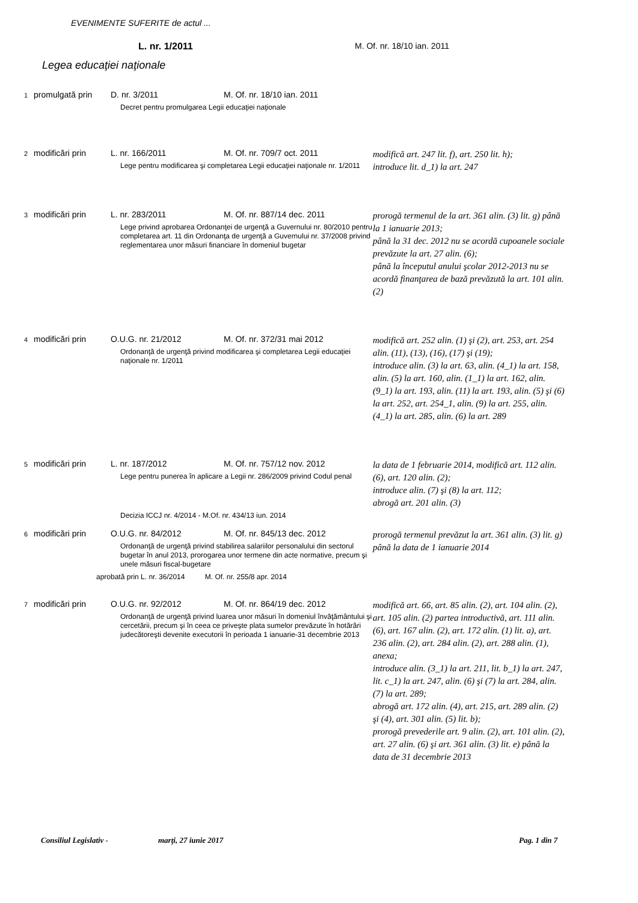EVENIMENTE SUFERITE de actul ...
L. nr. 1/2011 M. Of. nr. 18/10 ian. 2011
Legea educaţiei naţionale
| 1 | promulgată prin | D. nr. 3/2011 M. Of. nr. 18/10 ian. 2011 Decret pentru promulgarea Legii educaţiei naţionale | |
| 2 | modificări prin | L. nr. 166/2011 M. Of. nr. 709/7 oct. 2011 Lege pentru modificarea şi completarea Legii educaţiei naţionale nr. 1/2011 | modifică art. 247 lit. f), art. 250 lit. h); introduce lit. d_1) la art. 247 |
| 3 | modificări prin | L. nr. 283/2011 M. Of. nr. 887/14 dec. 2011 Lege privind aprobarea Ordonanţei de urgenţă a Guvernului nr. 80/2010 pentru completarea art. 11 din Ordonanţa de urgenţă a Guvernului nr. 37/2008 privind reglementarea unor măsuri financiare în domeniul bugetar | prorogă termenul de la art. 361 alin. (3) lit. g) până la 1 ianuarie 2013; până la 31 dec. 2012 nu se acordă cupoanele sociale prevăzute la art. 27 alin. (6); până la începutul anului şcolar 2012-2013 nu se acordă finanţarea de bază prevăzută la art. 101 alin. (2) |
| 4 | modificări prin | O.U.G. nr. 21/2012 M. Of. nr. 372/31 mai 2012 Ordonanţă de urgenţă privind modificarea şi completarea Legii educaţiei naţionale nr. 1/2011 | modifică art. 252 alin. (1) şi (2), art. 253, art. 254 alin. (11), (13), (16), (17) şi (19); introduce alin. (3) la art. 63, alin. (4_1) la art. 158, alin. (5) la art. 160, alin. (1_1) la art. 162, alin. (9_1) la art. 193, alin. (11) la art. 193, alin. (5) şi (6) la art. 252, art. 254_1, alin. (9) la art. 255, alin. (4_1) la art. 285, alin. (6) la art. 289 |
| 5 | modificări prin | L. nr. 187/2012 M. Of. nr. 757/12 nov. 2012 Lege pentru punerea în aplicare a Legii nr. 286/2009 privind Codul penal Decizia ICCJ nr. 4/2014 - M.Of. nr. 434/13 iun. 2014 | la data de 1 februarie 2014, modifică art. 112 alin. (6), art. 120 alin. (2); introduce alin. (7) şi (8) la art. 112; abrogă art. 201 alin. (3) |
| 6 | modificări prin | O.U.G. nr. 84/2012 M. Of. nr. 845/13 dec. 2012 Ordonanţă de urgenţă privind stabilirea salariilor personalului din sectorul bugetar în anul 2013, prorogarea unor termene din acte normative, precum şi unele măsuri fiscal-bugetare aprobată prin L. nr. 36/2014 M. Of. nr. 255/8 apr. 2014 | prorogă termenul prevăzut la art. 361 alin. (3) lit. g) până la data de 1 ianuarie 2014 |
| 7 | modificări prin | O.U.G. nr. 92/2012 M. Of. nr. 864/19 dec. 2012 Ordonanţă de urgenţă privind luarea unor măsuri în domeniul învăţământului şi cercetării, precum şi în ceea ce priveşte plata sumelor prevăzute în hotărâri judecătoreşti devenite executorii în perioada 1 ianuarie-31 decembrie 2013 | modifică art. 66, art. 85 alin. (2), art. 104 alin. (2), art. 105 alin. (2) partea introductivă, art. 111 alin. (6), art. 167 alin. (2), art. 172 alin. (1) lit. a), art. 236 alin. (2), art. 284 alin. (2), art. 288 alin. (1), anexa; introduce alin. (3_1) la art. 211, lit. b_1) la art. 247, lit. c_1) la art. 247, alin. (6) şi (7) la art. 284, alin. (7) la art. 289; abrogă art. 172 alin. (4), art. 215, art. 289 alin. (2) şi (4), art. 301 alin. (5) lit. b); prorogă prevederile art. 9 alin. (2), art. 101 alin. (2), art. 27 alin. (6) şi art. 361 alin. (3) lit. e) până la data de 31 decembrie 2013 |
Consiliul Legislativ - marţi, 27 iunie 2017 Pag. 1 din 7